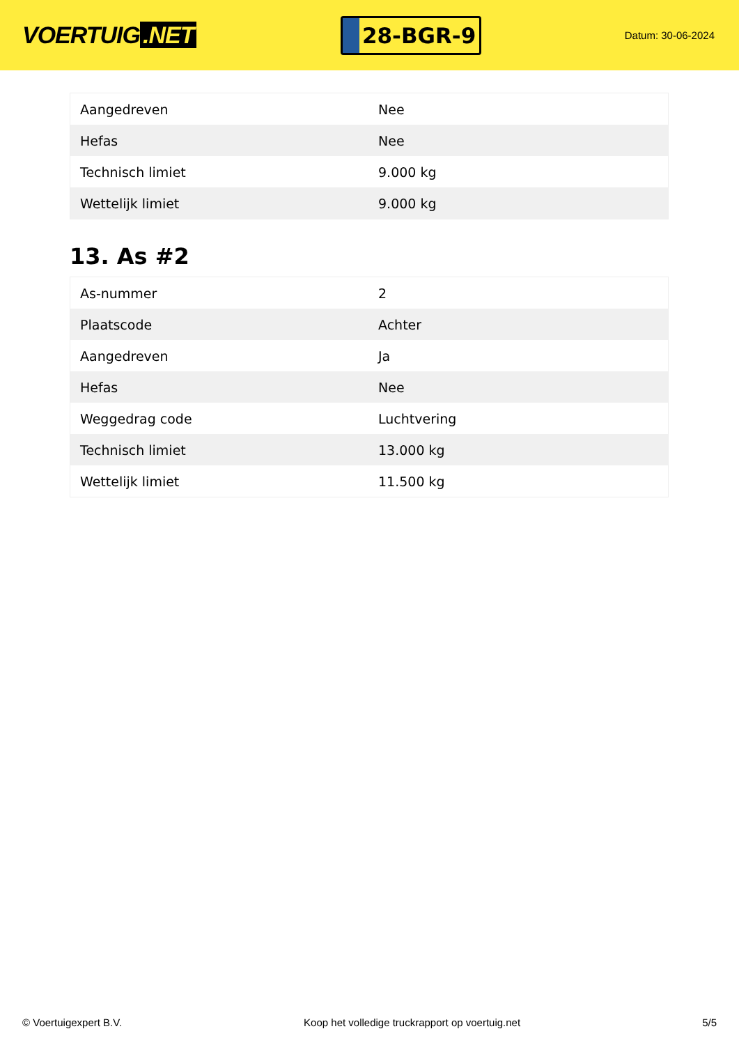VOERTUIG.NET
28-BGR-9
Datum: 30-06-2024
| Aangedreven | Nee |
| Hefas | Nee |
| Technisch limiet | 9.000 kg |
| Wettelijk limiet | 9.000 kg |
13. As #2
| As-nummer | 2 |
| Plaatscode | Achter |
| Aangedreven | Ja |
| Hefas | Nee |
| Weggedrag code | Luchtvering |
| Technisch limiet | 13.000 kg |
| Wettelijk limiet | 11.500 kg |
© Voertuigexpert B.V. Koop het volledige truckrapport op voertuig.net 5/5